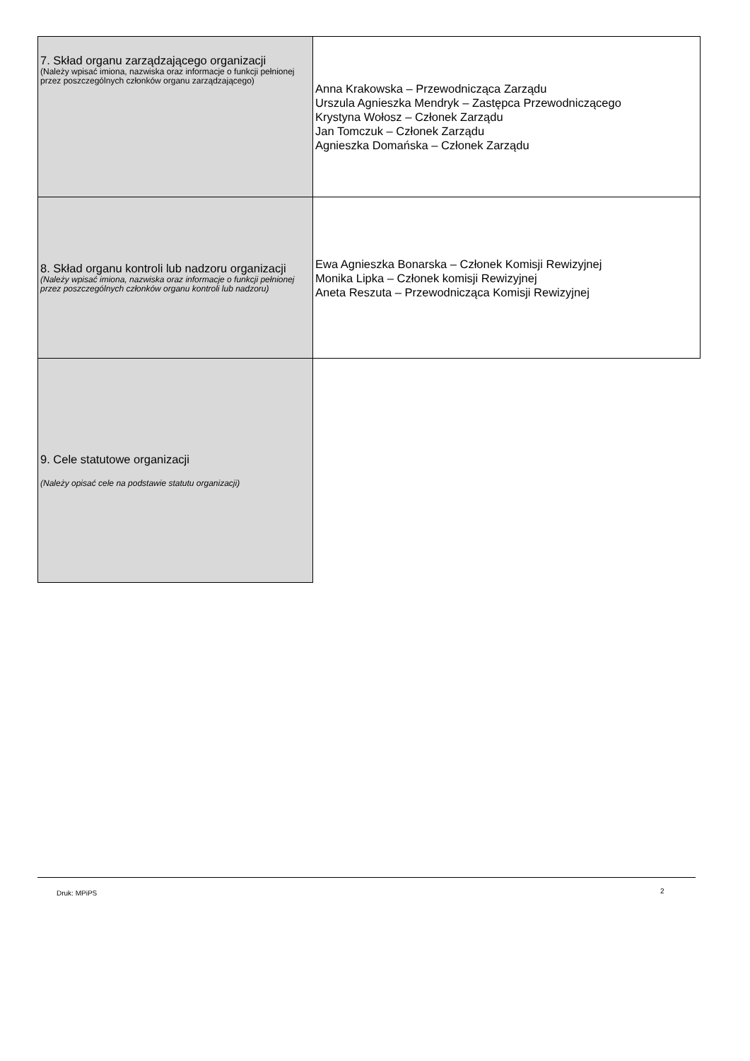| 7. Skład organu zarządzającego organizacji (Należy wpisać imiona, nazwiska oraz informacje o funkcji pełnionej przez poszczególnych członków organu zarządzającego) | Anna Krakowska – Przewodnicząca Zarządu Urszula Agnieszka Mendryk – Zastępca Przewodniczącego Krystyna Wołosz – Członek Zarządu Jan Tomczuk – Członek Zarządu Agnieszka Domańska – Członek Zarządu |
| 8. Skład organu kontroli lub nadzoru organizacji (Należy wpisać imiona, nazwiska oraz informacje o funkcji pełnionej przez poszczególnych członków organu kontroli lub nadzoru) | Ewa Agnieszka Bonarska – Członek Komisji Rewizyjnej Monika Lipka – Członek komisji Rewizyjnej Aneta Reszuta – Przewodnicząca Komisji Rewizyjnej |
| 9. Cele statutowe organizacji (Należy opisać cele na podstawie statutu organizacji) | |
Druk: MPiPS 2